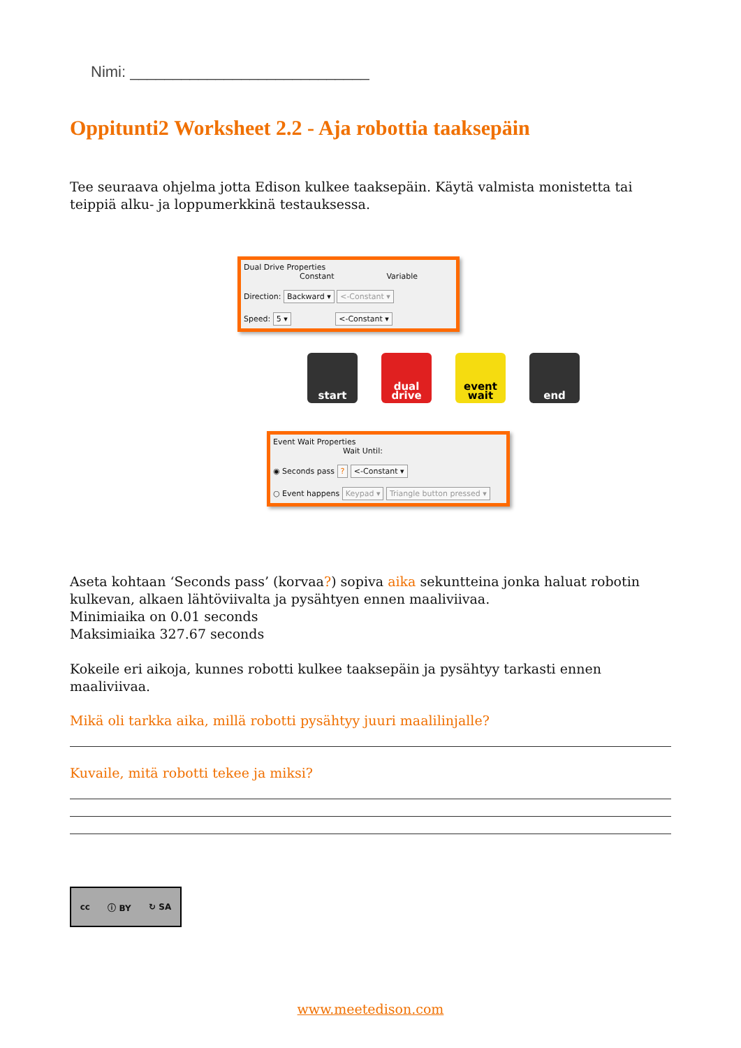Nimi: ____________________________
Oppituntі2 Worksheet 2.2 - Aja robottia taaksepäin
Tee seuraava ohjelma jotta Edison kulkee taaksepäin. Käytä valmista monistetta tai teippiä alku- ja loppumerkkinä testauksessa.
Dual Drive Properties
Constant Variable
Direction: Backward ▾ <-Constant ▾
Speed: 5 ▾ <-Constant ▾
start dual drive
event wait
end
Event Wait Properties
Wait Until:
◉ Seconds pass ? <-Constant ▾
○ Event happens Keypad ▾ Triangle button pressed ▾
Aseta kohtaan ‘Seconds pass’ (korvaa?) sopiva aika sekuntteina jonka haluat robotin kulkevan, alkaen lähtöviivalta ja pysähtyen ennen maaliviivaa.
Minimiaika on 0.01 seconds
Maksimiaika 327.67 seconds
Kokeile eri aikoja, kunnes robotti kulkee taaksepäin ja pysähtyy tarkasti ennen maaliviivaa.
Mikä oli tarkka aika, millä robotti pysähtyy juuri maalilinjalle?
Kuvaile, mitä robotti tekee ja miksi?
cc ⓘ BY ↻ SA
www.meetedison.com